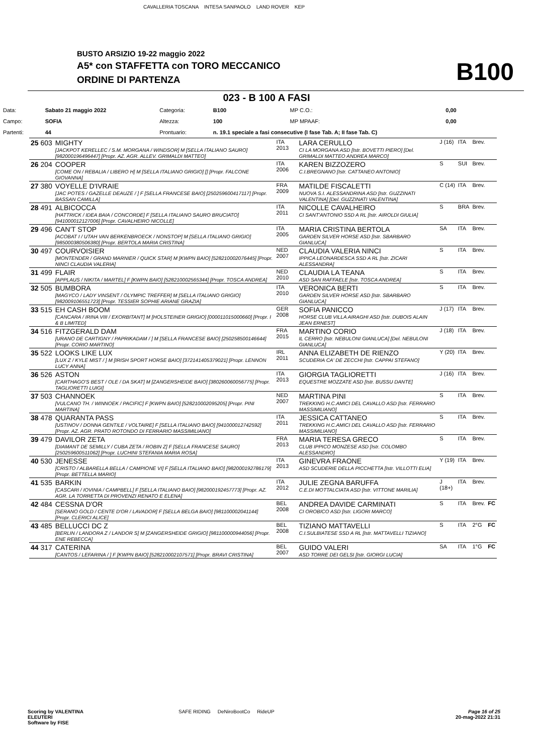CAVALLERIA TOSCANA INTESA SANPAOLO LAND ROVER KEP
BUSTO ARSIZIO 19-22 maggio 2022
A5* con STAFFETTA con TORO MECCANICO
ORDINE DI PARTENZA B100
023 - B 100 A FASI
| Data: | Sabato 21 maggio 2022 | Categoria: | B100 | MP C.O.: | 0,00 |
| Campo: | SOFIA | Altezza: | 100 | MP MPAAF: | 0,00 |
| Partenti: | 44 | Prontuario: | n. 19.1 speciale a fasi consecutive (I fase Tab. A; II fase Tab. C) | | |
| 25 603 | MIGHTY [JACKPOT KERELLEC / S.M. MORGANA / WINDSOR] M [SELLA ITALIANO SAURO] [982000196496447] [Propr. AZ. AGR. ALLEV. GRIMALDI MATTEO] | ITA 2013 | LARA CERULLO CI LA MORGANA ASD [Istr. BOVETTI PIERO] [Del. GRIMALDI MATTEO ANDREA MARCO] | J (16) | ITA | Brev. | |
| 26 204 | COOPER [COME ON / REBALIA / LIBERO H] M [SELLA ITALIANO GRIGIO] [] [Propr. FALCONE GIOVANNA] | ITA 2006 | KAREN BIZZOZERO C.I.BREGNANO [Istr. CATTANEO ANTONIO] | S | SUI | Brev. | |
| 27 380 | VOYELLE D'IVRAIE [JAC POTES / GAZELLE DEAUZE / ] F [SELLA FRANCESE BAIO] [250259600417117] [Propr. BASSAN CAMILLA] | FRA 2009 | MATILDE FISCALETTI NUOVA S.I. ALESSANDRINA ASD [Istr. GUZZINATI VALENTINA] [Del. GUZZINATI VALENTINA] | C (14) | ITA | Brev. | |
| 28 491 | ALBICOCCA [HATTRICK / IDEA BAIA / CONCORDE] F [SELLA ITALIANO SAURO BRUCIATO] [941000012127006] [Propr. CAVALHEIRO NICOLLE] | ITA 2011 | NICOLLE CAVALHEIRO CI SANT'ANTONIO SSD A RL [Istr. AIROLDI GIULIA] | S | BRA | Brev. | |
| 29 496 | CAN'T STOP [ACOBAT I / UTAH VAN BERKENBROECK / NONSTOP] M [SELLA ITALIANO GRIGIO] [985000380506380] [Propr. BERTOLA MARIA CRISTINA] | ITA 2005 | MARIA CRISTINA BERTOLA GARDEN SILVER HORSE ASD [Istr. SBARBARO GIANLUCA] | SA | ITA | Brev. | |
| 30 497 | COURVOISIER [MONTENDER / GRAND MARNIER / QUICK STAR] M [KWPN BAIO] [528210002076445] [Propr. NINCI CLAUDIA VALERIA] | NED 2007 | CLAUDIA VALERIA NINCI IPPICA LEONARDESCA SSD A RL [Istr. ZICARI ALESSANDRA] | S | ITA | Brev. | |
| 31 499 | FLAIR [APPLAUS / NIKITA / MARTEL] F [KWPN BAIO] [528210002565344] [Propr. TOSCA ANDREA] | NED 2010 | CLAUDIA LA TEANA ASD SAN RAFFAELE [Istr. TOSCA ANDREA] | S | ITA | Brev. | |
| 32 505 | BUMBORA [MAGYCO / LADY VINSENT / OLYMPIC TREFFER] M [SELLA ITALIANO GRIGIO] [982009106551723] [Propr. TESSIER SOPHIE ARIANE GRAZIA] | ITA 2010 | VERONICA BERTI GARDEN SILVER HORSE ASD [Istr. SBARBARO GIANLUCA] | S | ITA | Brev. | |
| 33 515 | EH CASH BOOM [CANCARA / IRINA VIII / EXORBITANT] M [HOLSTEINER GRIGIO] [000011015000660] [Propr. I & B LIMITED] | GER 2008 | SOFIA PANICCO HORSE CLUB VILLA AIRAGHI ASD [Istr. DUBOIS ALAIN JEAN ERNEST] | J (17) | ITA | Brev. | |
| 34 516 | FITZGERALD DAM [URANO DE CARTIGNY / PAPRIKADAM / ] M [SELLA FRANCESE BAIO] [250258500146644] [Propr. CORIO MARTINO] | FRA 2015 | MARTINO CORIO IL CERRO [Istr. NEBULONI GIANLUCA] [Del. NEBULONI GIANLUCA] | J (18) | ITA | Brev. | |
| 35 522 | LOOKS LIKE LUX [LUX Z / KYLE MIST / ] M [IRISH SPORT HORSE BAIO] [372141405379021] [Propr. LENNON LUCY ANNA] | IRL 2011 | ANNA ELIZABETH DE RIENZO SCUDERIA CA' DE ZECCHI [Istr. CAPPAI STEFANO] | Y (20) | ITA | Brev. | |
| 36 526 | ASTON [CARTHAGO'S BEST / OLE / DA SKAT] M [ZANGERSHEIDE BAIO] [380260060056775] [Propr. TAGLIORETTI LUIGI] | ITA 2013 | GIORGIA TAGLIORETTI EQUESTRE MOZZATE ASD [Istr. BUSSU DANTE] | J (16) | ITA | Brev. | |
| 37 503 | CHANNOEK [VULCANO TH. / WINNOEK / PACIFIC] F [KWPN BAIO] [528210002095205] [Propr. PINI MARTINA] | NED 2007 | MARTINA PINI TREKKING H.C.AMICI DEL CAVALLO ASD [Istr. FERRARIO MASSIMILIANO] | S | ITA | Brev. | |
| 38 478 | QUARANTA PASS [USTINOV / DONNA GENTILE / VOLTAIRE] F [SELLA ITALIANO BAIO] [941000012742592] [Propr. AZ. AGR. PRATO ROTONDO DI FERRARIO MASSIMILIANO] | ITA 2011 | JESSICA CATTANEO TREKKING H.C.AMICI DEL CAVALLO ASD [Istr. FERRARIO MASSIMILIANO] | S | ITA | Brev. | |
| 39 479 | DAVILOR ZETA [DIAMANT DE SEMILLY / CUBA ZETA / ROBIN Z] F [SELLA FRANCESE SAURO] [250259600511062] [Propr. LUCHINI STEFANIA MARIA ROSA] | FRA 2013 | MARIA TERESA GRECO CLUB IPPICO MONZESE ASD [Istr. COLOMBO ALESSANDRO] | S | ITA | Brev. | |
| 40 530 | JENESSE [CRISTO / ALBARELLA BELLA / CAMPIONE VI] F [SELLA ITALIANO BAIO] [982000192786179] [Propr. BETTELLA MARIO] | ITA 2013 | GINEVRA FRAONE ASD SCUDERIE DELLA PICCHETTA [Istr. VILLOTTI ELIA] | Y (19) | ITA | Brev. | |
| 41 535 | BARKIN [CASCARI / IOVINIA / CAMPBELL] F [SELLA ITALIANO BAIO] [982000192457773] [Propr. AZ. AGR. LA TORRETTA DI PROVENZI RENATO E ELENA] | ITA 2012 | JULIE ZEGNA BARUFFA C.E.DI MOTTALCIATA ASD [Istr. VITTONE MARILIA] | J (18+) | ITA | Brev. | |
| 42 484 | CESSNA D'OR [SERANO GOLD / CENTE D'OR / LAVADOR] F [SELLA BELGA BAIO] [981100002041144] [Propr. CLERICI ALICE] | BEL 2008 | ANDREA DAVIDE CARMINATI CI OROBICO ASD [Istr. LIGORI MARCO] | S | ITA | Brev. | FC |
| 43 485 | BELLUCCI DC Z [BERLIN / LANDORA Z / LANDOR S] M [ZANGERSHEIDE GRIGIO] [981100000944056] [Propr. ENE REBECCA] | BEL 2008 | TIZIANO MATTAVELLI C.I.SULBIATESE SSD A RL [Istr. MATTAVELLI TIZIANO] | S | ITA | 2°G | FC |
| 44 317 | CATERINA [CANTOS / LEFARINA / ] F [KWPN BAIO] [528210002107571] [Propr. BRAVI CRISTINA] | BEL 2007 | GUIDO VALERI ASD TORRE DEI GELSI [Istr. GIORGI LUCIA] | SA | ITA | 1°G | FC |
Scoring by VALENTINA
ELEUTERI
Software by FISE
SAFE RIDING DeNiroBootCo RideUP
Page 16 of 25
20-mag-2022 21:31